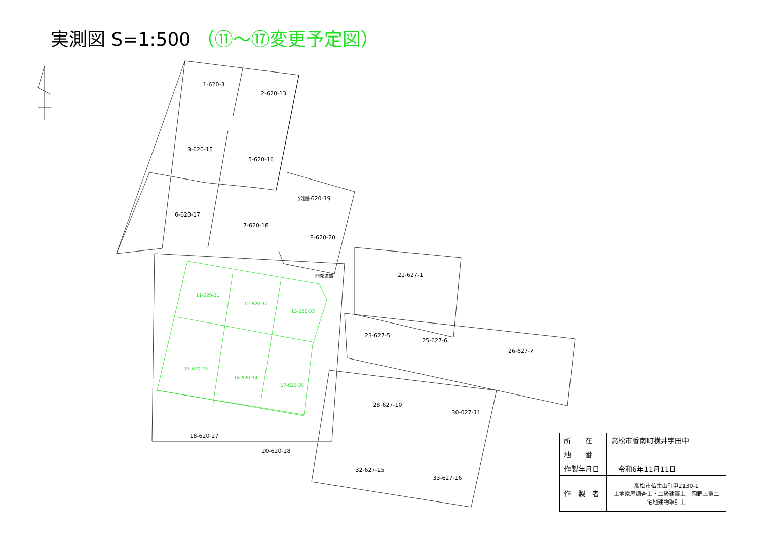実測図 S=1:500 （⑪～⑰変更予定図）
1-620-3
2-620-13
3-620-15
5-620-16
6-620-17
7-620-18
公園-620-19
8-620-20
21-627-1
23-627-5
25-627-6
26-627-7
28-627-10
30-627-11
18-620-27
20-620-28
32-627-15
33-627-16
開発道路
11-620-21
12-620-32
13-620-33
15-620-25
16-620-34
17-620-35
| 所 在 | 高松市香南町横井字田中 |
| 地 番 | |
| 作製年月日 | 令和6年11月11日 |
| 作 製 者 | 高松市仏生山町甲2130-1 土地家屋調査士・二級建築士 岡野上竜二 宅地建物取引士 |